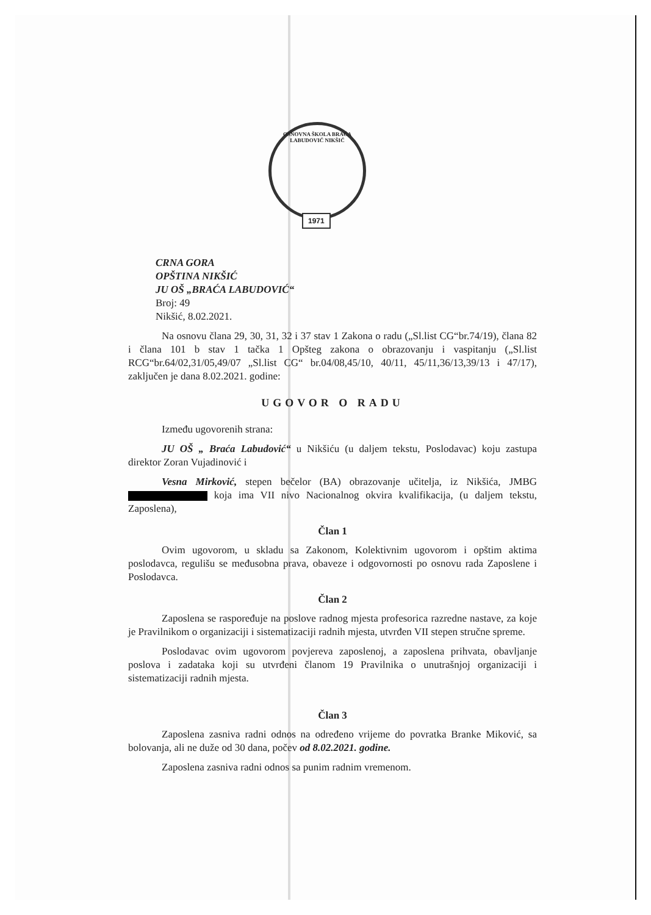OSNOVNA ŠKOLA BRAĆA LABUDOVIĆ NIKŠIĆ
1971
CRNA GORA
OPŠTINA NIKŠIĆ
JU OŠ „BRAĆA LABUDOVIĆ“
Broj: 49
Nikšić, 8.02.2021.
Na osnovu člana 29, 30, 31, 32 i 37 stav 1 Zakona o radu („Sl.list CG“br.74/19), člana 82 i člana 101 b stav 1 tačka 1 Opšteg zakona o obrazovanju i vaspitanju („Sl.list RCG“br.64/02,31/05,49/07 „Sl.list CG“ br.04/08,45/10, 40/11, 45/11,36/13,39/13 i 47/17), zaključen je dana 8.02.2021. godine:
UGOVOR O RADU
Između ugovorenih strana:
JU OŠ „ Braća Labudović“ u Nikšiću (u daljem tekstu, Poslodavac) koju zastupa direktor Zoran Vujadinović i
Vesna Mirković, stepen bečelor (BA) obrazovanje učitelja, iz Nikšića, JMBG koja ima VII nivo Nacionalnog okvira kvalifikacija, (u daljem tekstu, Zaposlena),
Član 1
Ovim ugovorom, u skladu sa Zakonom, Kolektivnim ugovorom i opštim aktima poslodavca, regulišu se međusobna prava, obaveze i odgovornosti po osnovu rada Zaposlene i Poslodavca.
Član 2
Zaposlena se raspoređuje na poslove radnog mjesta profesorica razredne nastave, za koje je Pravilnikom o organizaciji i sistematizaciji radnih mjesta, utvrđen VII stepen stručne spreme.
Poslodavac ovim ugovorom povjereva zaposlenoj, a zaposlena prihvata, obavljanje poslova i zadataka koji su utvrđeni članom 19 Pravilnika o unutrašnjoj organizaciji i sistematizaciji radnih mjesta.
Član 3
Zaposlena zasniva radni odnos na određeno vrijeme do povratka Branke Miković, sa bolovanja, ali ne duže od 30 dana, počev od 8.02.2021. godine.
Zaposlena zasniva radni odnos sa punim radnim vremenom.